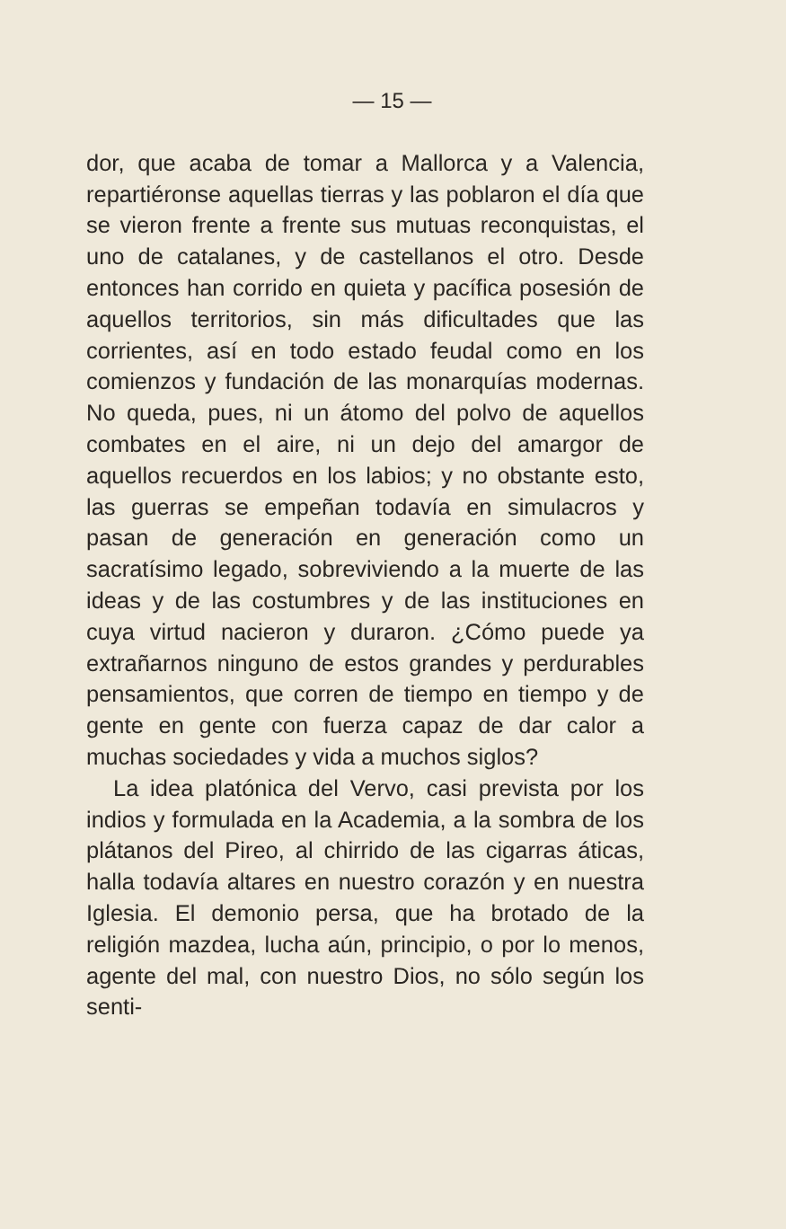— 15 —
dor, que acaba de tomar a Mallorca y a Valencia, repartiéronse aquellas tierras y las poblaron el día que se vieron frente a frente sus mutuas reconquistas, el uno de catalanes, y de castellanos el otro. Desde entonces han corrido en quieta y pacífica posesión de aquellos territorios, sin más dificultades que las corrientes, así en todo estado feudal como en los comienzos y fundación de las monarquías modernas. No queda, pues, ni un átomo del polvo de aquellos combates en el aire, ni un dejo del amargor de aquellos recuerdos en los labios; y no obstante esto, las guerras se empeñan todavía en simulacros y pasan de generación en generación como un sacratísimo legado, sobreviviendo a la muerte de las ideas y de las costumbres y de las instituciones en cuya virtud nacieron y duraron. ¿Cómo puede ya extrañarnos ninguno de estos grandes y perdurables pensamientos, que corren de tiempo en tiempo y de gente en gente con fuerza capaz de dar calor a muchas sociedades y vida a muchos siglos?
La idea platónica del Vervo, casi prevista por los indios y formulada en la Academia, a la sombra de los plátanos del Pireo, al chirrido de las cigarras áticas, halla todavía altares en nuestro corazón y en nuestra Iglesia. El demonio persa, que ha brotado de la religión mazdea, lucha aún, principio, o por lo menos, agente del mal, con nuestro Dios, no sólo según los senti-